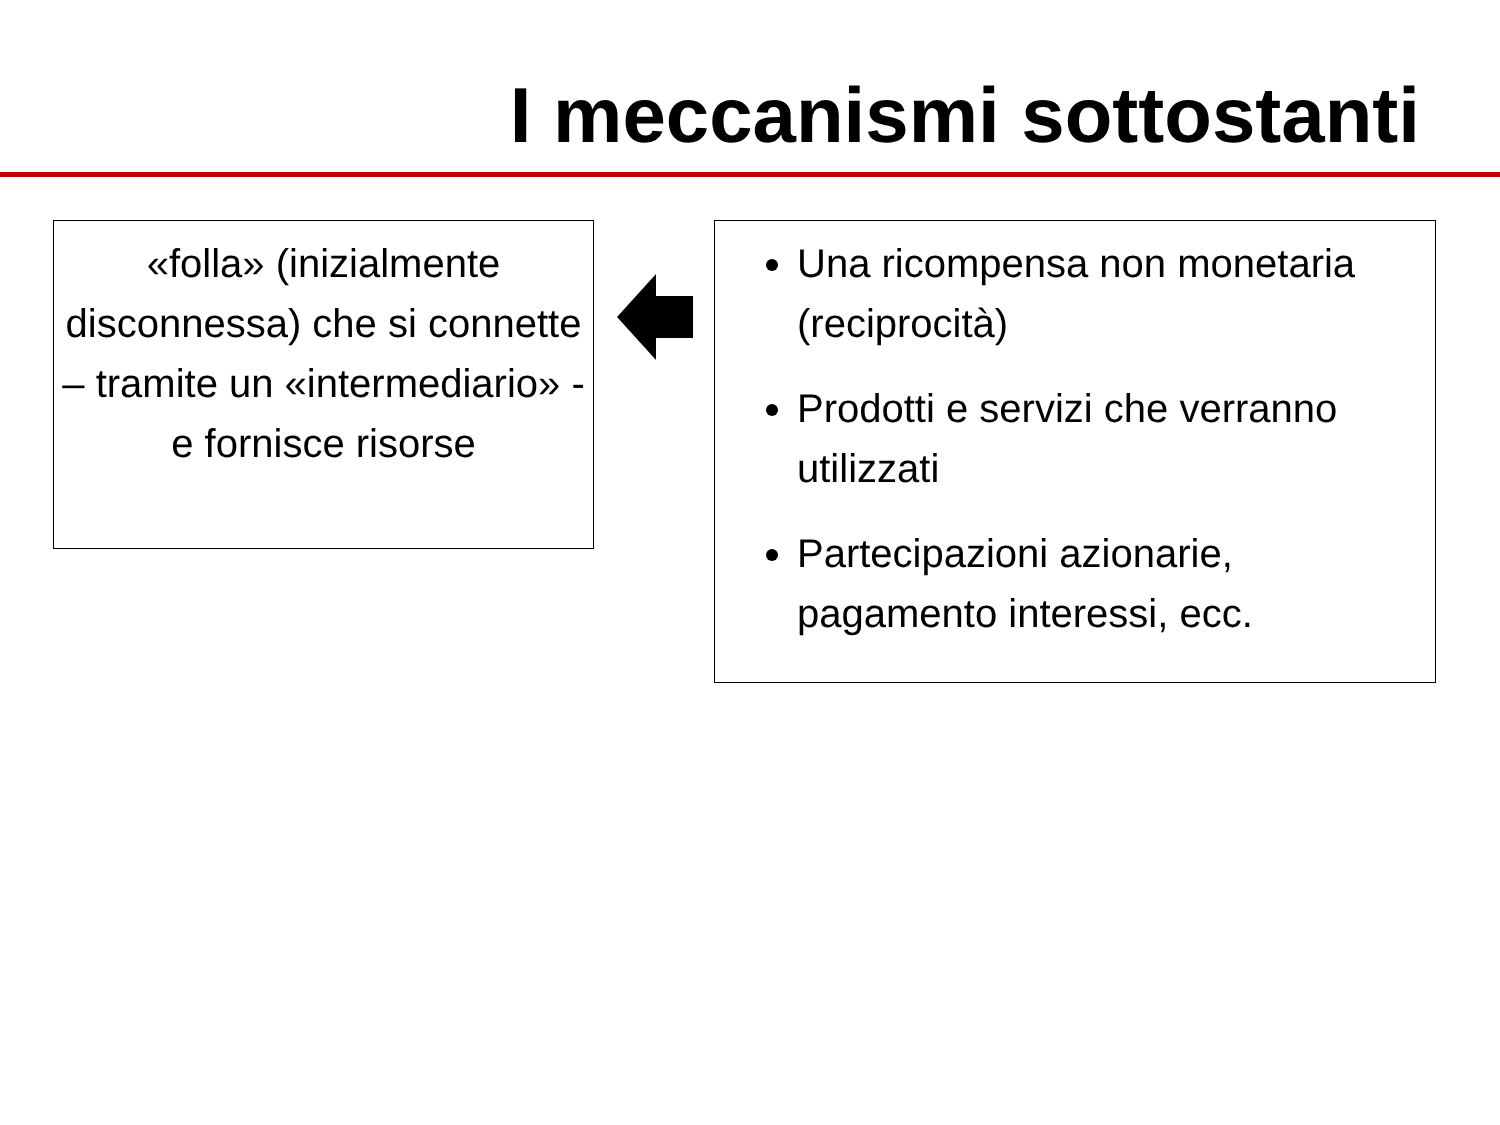I meccanismi sottostanti
«folla» (inizialmente disconnessa) che si connette – tramite un «intermediario» - e fornisce risorse
Una ricompensa non monetaria (reciprocità)
Prodotti e servizi che verranno utilizzati
Partecipazioni azionarie, pagamento interessi, ecc.